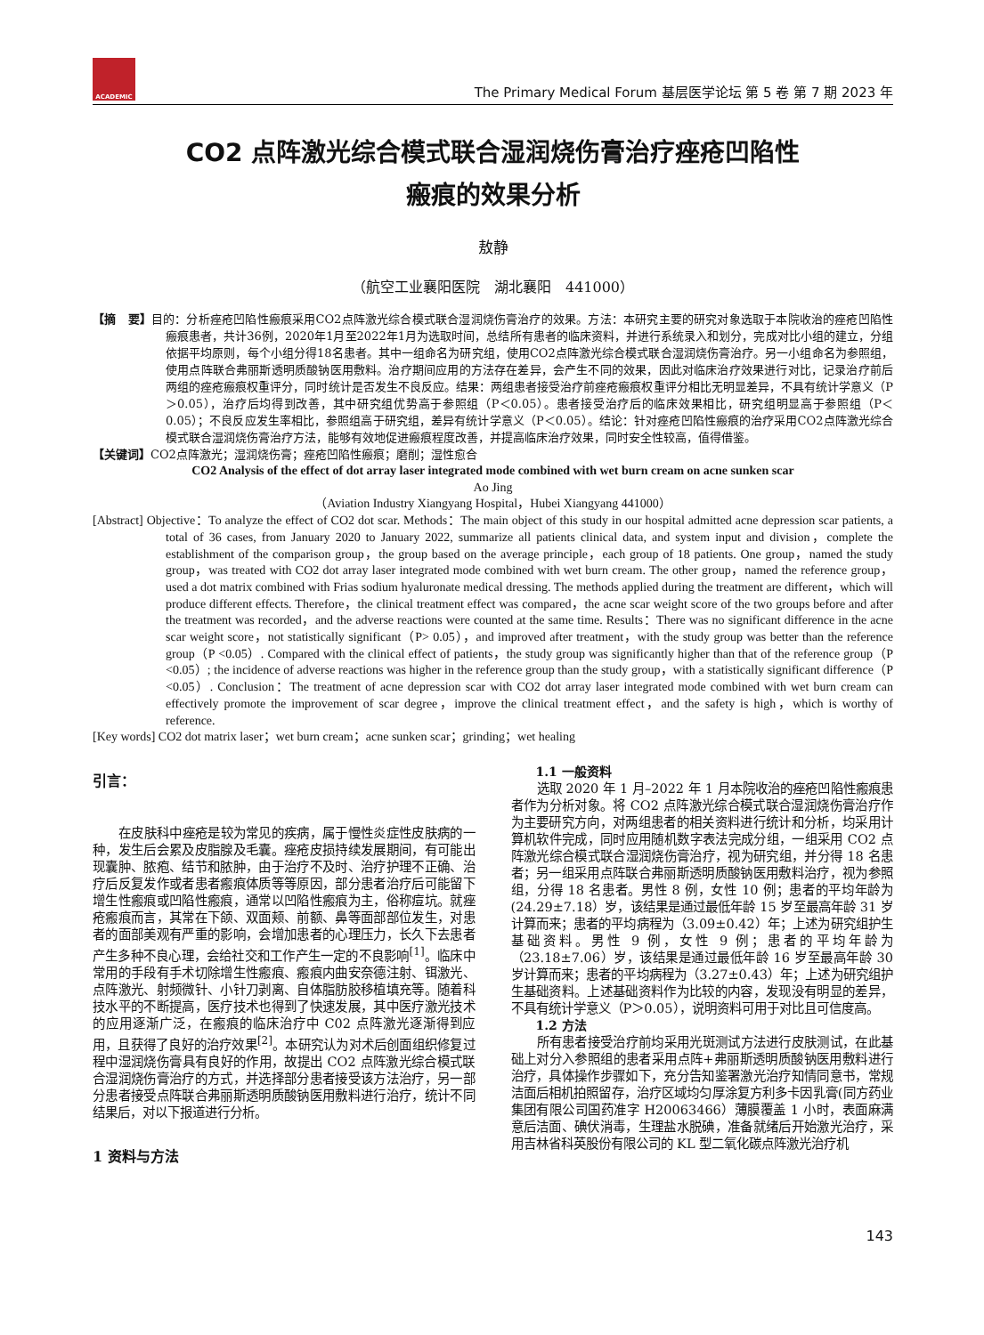ACADEMIC
The Primary Medical Forum 基层医学论坛 第 5 卷 第 7 期 2023 年
CO2 点阵激光综合模式联合湿润烧伤膏治疗痤疮凹陷性
瘢痕的效果分析
敖静
（航空工业襄阳医院　湖北襄阳　441000）
【摘　要】目的：分析痤疮凹陷性瘢痕采用CO2点阵激光综合模式联合湿润烧伤膏治疗的效果。方法：本研究主要的研究对象选取于本院收治的痤疮凹陷性瘢痕患者，共计36例，2020年1月至2022年1月为选取时间，总结所有患者的临床资料，并进行系统录入和划分，完成对比小组的建立，分组依据平均原则，每个小组分得18名患者。其中一组命名为研究组，使用CO2点阵激光综合模式联合湿润烧伤膏治疗。另一小组命名为参照组，使用点阵联合弗丽斯透明质酸钠医用敷料。治疗期间应用的方法存在差异，会产生不同的效果，因此对临床治疗效果进行对比，记录治疗前后两组的痤疮瘢痕权重评分，同时统计是否发生不良反应。结果：两组患者接受治疗前痤疮瘢痕权重评分相比无明显差异，不具有统计学意义（P＞0.05），治疗后均得到改善，其中研究组优势高于参照组（P＜0.05）。患者接受治疗后的临床效果相比，研究组明显高于参照组（P＜0.05）；不良反应发生率相比，参照组高于研究组，差异有统计学意义（P＜0.05）。结论：针对痤疮凹陷性瘢痕的治疗采用CO2点阵激光综合模式联合湿润烧伤膏治疗方法，能够有效地促进瘢痕程度改善，并提高临床治疗效果，同时安全性较高，值得借鉴。
【关键词】CO2点阵激光；湿润烧伤膏；痤疮凹陷性瘢痕；磨削；湿性愈合
CO2 Analysis of the effect of dot array laser integrated mode combined with wet burn cream on acne sunken scar
Ao Jing
（Aviation Industry Xiangyang Hospital，Hubei Xiangyang 441000）
[Abstract] Objective：To analyze the effect of CO2 dot scar. Methods：The main object of this study in our hospital admitted acne depression scar patients, a total of 36 cases, from January 2020 to January 2022, summarize all patients clinical data, and system input and division，complete the establishment of the comparison group，the group based on the average principle，each group of 18 patients. One group，named the study group，was treated with CO2 dot array laser integrated mode combined with wet burn cream. The other group，named the reference group，used a dot matrix combined with Frias sodium hyaluronate medical dressing. The methods applied during the treatment are different，which will produce different effects. Therefore，the clinical treatment effect was compared，the acne scar weight score of the two groups before and after the treatment was recorded，and the adverse reactions were counted at the same time. Results：There was no significant difference in the acne scar weight score，not statistically significant（P> 0.05），and improved after treatment，with the study group was better than the reference group（P <0.05）. Compared with the clinical effect of patients，the study group was significantly higher than that of the reference group（P <0.05）; the incidence of adverse reactions was higher in the reference group than the study group，with a statistically significant difference（P <0.05）. Conclusion：The treatment of acne depression scar with CO2 dot array laser integrated mode combined with wet burn cream can effectively promote the improvement of scar degree，improve the clinical treatment effect，and the safety is high，which is worthy of reference.
[Key words] CO2 dot matrix laser；wet burn cream；acne sunken scar；grinding；wet healing
引言：
在皮肤科中痤疮是较为常见的疾病，属于慢性炎症性皮肤病的一种，发生后会累及皮脂腺及毛囊。痤疮皮损持续发展期间，有可能出现囊肿、脓疱、结节和脓肿，由于治疗不及时、治疗护理不正确、治疗后反复发作或者患者瘢痕体质等等原因，部分患者治疗后可能留下增生性瘢痕或凹陷性瘢痕，通常以凹陷性瘢痕为主，俗称痘坑。就痤疮瘢痕而言，其常在下颌、双面颊、前额、鼻等面部部位发生，对患者的面部美观有严重的影响，会增加患者的心理压力，长久下去患者产生多种不良心理，会给社交和工作产生一定的不良影响<sup>[1]</sup>。临床中常用的手段有手术切除增生性瘢痕、瘢痕内曲安奈德注射、铒激光、点阵激光、射频微针、小针刀剥离、自体脂肪胶移植填充等。随着科技水平的不断提高，医疗技术也得到了快速发展，其中医疗激光技术的应用逐渐广泛，在瘢痕的临床治疗中 C02 点阵激光逐渐得到应用，且获得了良好的治疗效果<sup>[2]</sup>。本研究认为对术后创面组织修复过程中湿润烧伤膏具有良好的作用，故提出 CO2 点阵激光综合模式联合湿润烧伤膏治疗的方式，并选择部分患者接受该方法治疗，另一部分患者接受点阵联合弗丽斯透明质酸钠医用敷料进行治疗，统计不同结果后，对以下报道进行分析。
1 资料与方法
1.1 一般资料
选取 2020 年 1 月–2022 年 1 月本院收治的痤疮凹陷性瘢痕患者作为分析对象。将 CO2 点阵激光综合模式联合湿润烧伤膏治疗作为主要研究方向，对两组患者的相关资料进行统计和分析，均采用计算机软件完成，同时应用随机数字表法完成分组，一组采用 CO2 点阵激光综合模式联合湿润烧伤膏治疗，视为研究组，并分得 18 名患者；另一组采用点阵联合弗丽斯透明质酸钠医用敷料治疗，视为参照组，分得 18 名患者。男性 8 例，女性 10 例；患者的平均年龄为(24.29±7.18）岁，该结果是通过最低年龄 15 岁至最高年龄 31 岁计算而来；患者的平均病程为（3.09±0.42）年；上述为研究组护生基础资料。男性 9 例，女性 9 例；患者的平均年龄为（23.18±7.06）岁，该结果是通过最低年龄 16 岁至最高年龄 30 岁计算而来；患者的平均病程为（3.27±0.43）年；上述为研究组护生基础资料。上述基础资料作为比较的内容，发现没有明显的差异，不具有统计学意义（P＞0.05），说明资料可用于对比且可信度高。
1.2 方法
所有患者接受治疗前均采用光斑测试方法进行皮肤测试，在此基础上对分入参照组的患者采用点阵+弗丽斯透明质酸钠医用敷料进行治疗，具体操作步骤如下，充分告知鉴署激光治疗知情同意书，常规洁面后相机拍照留存，治疗区域均匀厚涂复方利多卡因乳膏(同方药业集团有限公司国药准字 H20063466）薄膜覆盖 1 小时，表面麻满意后洁面、碘伏消毒，生理盐水脱碘，准备就绪后开始激光治疗，采用吉林省科英股份有限公司的 KL 型二氧化碳点阵激光治疗机
143